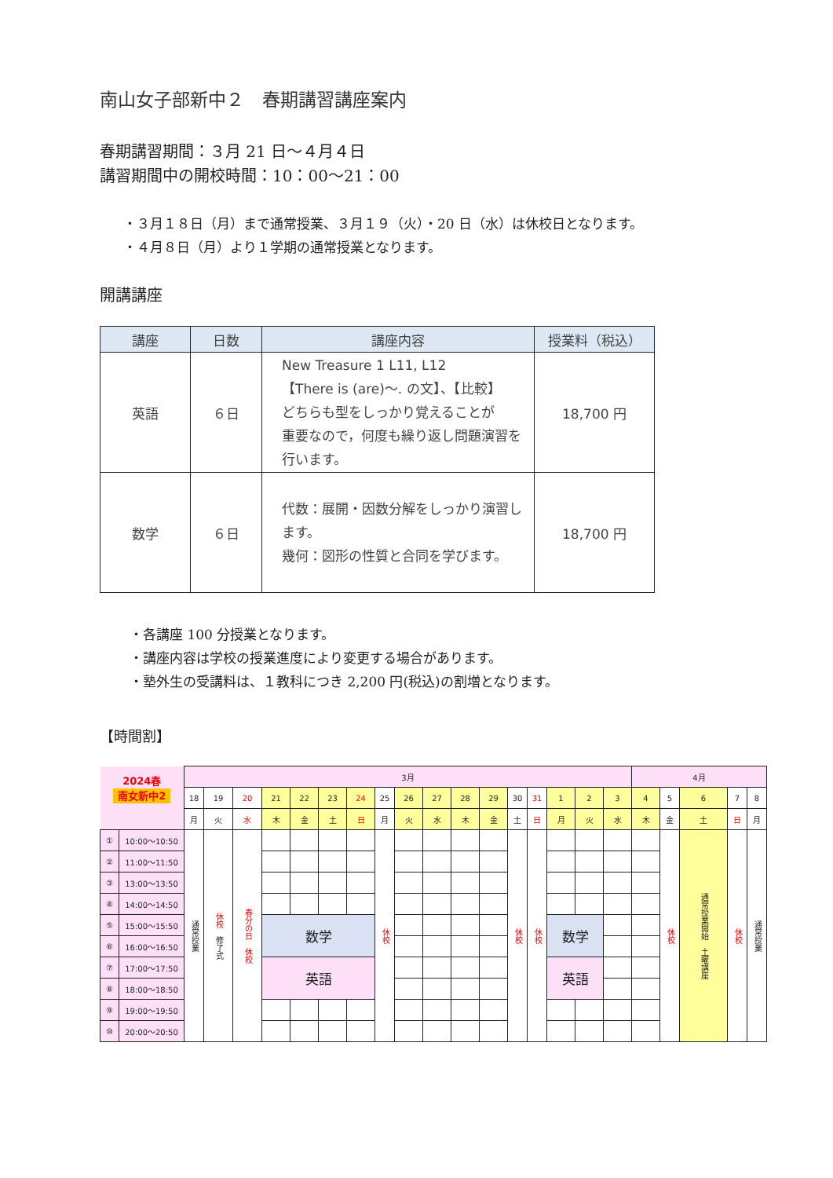南山女子部新中２　春期講習講座案内
春期講習期間：３月 21 日～４月４日
講習期間中の開校時間：10：00～21：00
・３月１８日（月）まで通常授業、３月１９（火）・20 日（水）は休校日となります。
・４月８日（月）より１学期の通常授業となります。
開講講座
| 講座 | 日数 | 講座内容 | 授業料（税込） |
| --- | --- | --- | --- |
| 英語 | ６日 | New Treasure 1 L11, L12 【There is (are)～. の文】、【比較】 どちらも型をしっかり覚えることが 重要なので，何度も繰り返し問題演習を 行います。 | 18,700 円 |
| 数学 | ６日 | 代数：展開・因数分解をしっかり演習し ます。 幾何：図形の性質と合同を学びます。 | 18,700 円 |
・各講座 100 分授業となります。
・講座内容は学校の授業進度により変更する場合があります。
・塾外生の受講料は、１教科につき 2,200 円(税込)の割増となります。
【時間割】
| 2024春 南女新中2 | | 3月 | | | | | | | | | | | | | | | | | 4月 | | | | |
| | | 18 | 19 | 20 | 21 | 22 | 23 | 24 | 25 | 26 | 27 | 28 | 29 | 30 | 31 | 1 | 2 | 3 | 4 | 5 | 6 | 7 | 8 |
| | | 月 | 火 | 水 | 木 | 金 | 土 | 日 | 月 | 火 | 水 | 木 | 金 | 土 | 日 | 月 | 火 | 水 | 木 | 金 | 土 | 日 | 月 |
| ① | 10:00～10:50 | 通常授業 | 休校 修了式 | 春分の日 休校 | | | | | 休校 | | | | | 休校 | 休校 | | | | | 休校 | 通常授業開始 土曜講座 | 休校 | 通常授業 |
| ② | 11:00～11:50 | | | | | | | | | | | | | | | | | | | | | | |
| ③ | 13:00～13:50 | | | | | | | | | | | | | | | | | | | | | | |
| ④ | 14:00～14:50 | | | | | | | | | | | | | | | | | | | | | | |
| ⑤ | 15:00～15:50 | | | | 数学 | | | | | | | | | | | 数学 | | | | | | | |
| ⑥ | 16:00～16:50 | | | | | | | | | | | | | | | | | | | | | | |
| ⑦ | 17:00～17:50 | | | | 英語 | | | | | | | | | | | 英語 | | | | | | | |
| ⑧ | 18:00～18:50 | | | | | | | | | | | | | | | | | | | | | | |
| ⑨ | 19:00～19:50 | | | | | | | | | | | | | | | | | | | | | | |
| ⑩ | 20:00～20:50 | | | | | | | | | | | | | | | | | | | | | | |